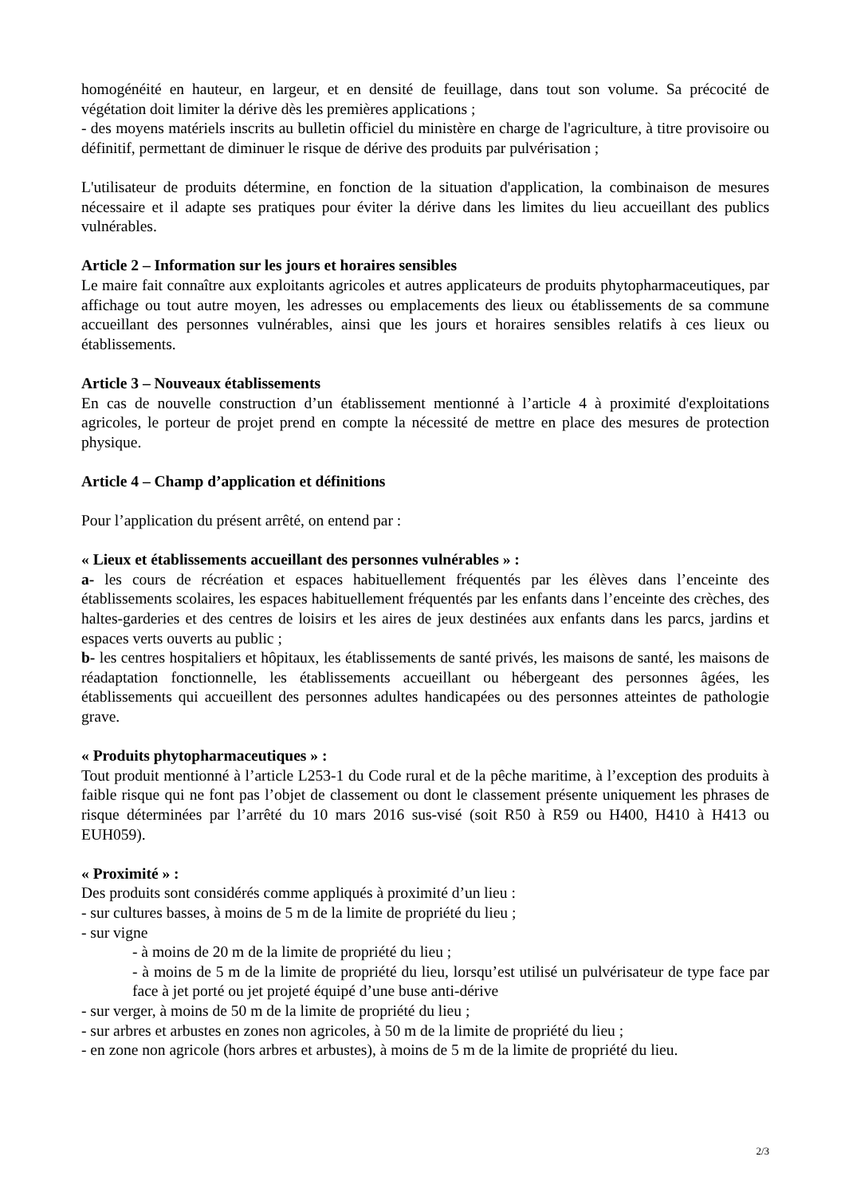homogénéité en hauteur, en largeur, et en densité de feuillage, dans tout son volume. Sa précocité de végétation doit limiter la dérive dès les premières applications ;
- des moyens matériels inscrits au bulletin officiel du ministère en charge de l'agriculture, à titre provisoire ou définitif, permettant de diminuer le risque de dérive des produits par pulvérisation ;
L'utilisateur de produits détermine, en fonction de la situation d'application, la combinaison de mesures nécessaire et il adapte ses pratiques pour éviter la dérive dans les limites du lieu accueillant des publics vulnérables.
Article 2 – Information sur les jours et horaires sensibles
Le maire fait connaître aux exploitants agricoles et autres applicateurs de produits phytopharmaceutiques, par affichage ou tout autre moyen, les adresses ou emplacements des lieux ou établissements de sa commune accueillant des personnes vulnérables, ainsi que les jours et horaires sensibles relatifs à ces lieux ou établissements.
Article 3 – Nouveaux établissements
En cas de nouvelle construction d’un établissement mentionné à l’article 4 à proximité d'exploitations agricoles, le porteur de projet prend en compte la nécessité de mettre en place des mesures de protection physique.
Article 4 – Champ d’application et définitions
Pour l’application du présent arrêté, on entend par :
« Lieux et établissements accueillant des personnes vulnérables » :
a- les cours de récréation et espaces habituellement fréquentés par les élèves dans l’enceinte des établissements scolaires, les espaces habituellement fréquentés par les enfants dans l’enceinte des crèches, des haltes-garderies et des centres de loisirs et les aires de jeux destinées aux enfants dans les parcs, jardins et espaces verts ouverts au public ;
b- les centres hospitaliers et hôpitaux, les établissements de santé privés, les maisons de santé, les maisons de réadaptation fonctionnelle, les établissements accueillant ou hébergeant des personnes âgées, les établissements qui accueillent des personnes adultes handicapées ou des personnes atteintes de pathologie grave.
« Produits phytopharmaceutiques » :
Tout produit mentionné à l’article L253-1 du Code rural et de la pêche maritime, à l’exception des produits à faible risque qui ne font pas l’objet de classement ou dont le classement présente uniquement les phrases de risque déterminées par l’arrêté du 10 mars 2016 sus-visé (soit R50 à R59 ou H400, H410 à H413 ou EUH059).
« Proximité » :
Des produits sont considérés comme appliqués à proximité d’un lieu :
- sur cultures basses, à moins de 5 m de la limite de propriété du lieu ;
- sur vigne
- à moins de 20 m de la limite de propriété du lieu ;
- à moins de 5 m de la limite de propriété du lieu, lorsqu’est utilisé un pulvérisateur de type face par face à jet porté ou jet projeté équipé d’une buse anti-dérive
- sur verger, à moins de 50 m de la limite de propriété du lieu ;
- sur arbres et arbustes en zones non agricoles, à 50 m de la limite de propriété du lieu ;
- en zone non agricole (hors arbres et arbustes), à moins de 5 m de la limite de propriété du lieu.
2/3